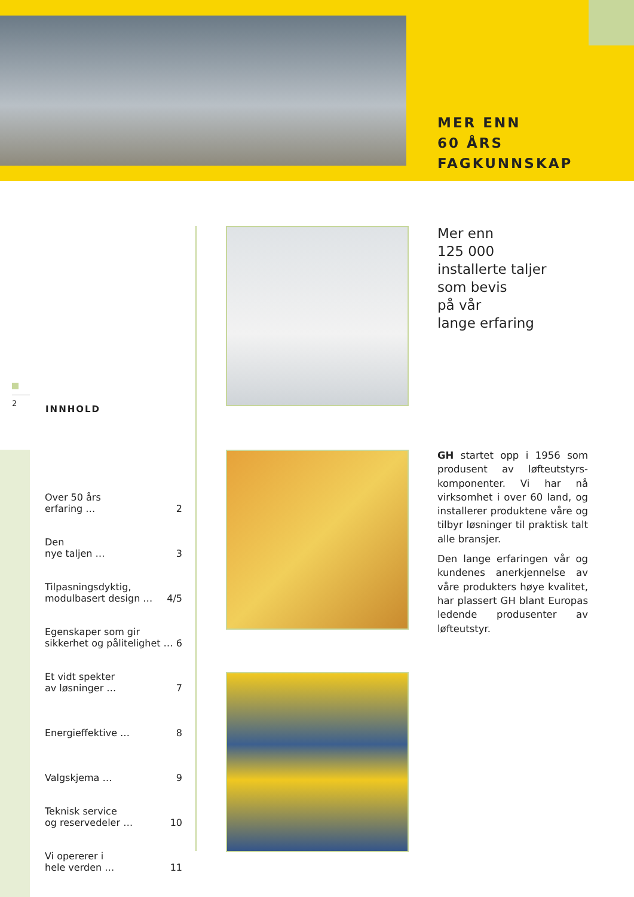MER ENN
60 ÅRS
FAGKUNNSKAP
2
INNHOLD
Over 50 års
erfaring … 2
Den
nye taljen … 3
Tilpasningsdyktig,
modulbasert design … 4/5
Egenskaper som gir
sikkerhet og pålitelighet … 6
Et vidt spekter
av løsninger … 7
Energieffektive … 8
Valgskjema … 9
Teknisk service
og reservedeler … 10
Vi opererer i
hele verden … 11
Mer enn
125 000
installerte taljer
som bevis
på vår
lange erfaring
GH startet opp i 1956 som produsent av løfteutstyrs­komponenter. Vi har nå virksomhet i over 60 land, og installerer produktene våre og tilbyr løsninger til praktisk talt alle bransjer.
Den lange erfaringen vår og kundenes anerkjennelse av våre produkters høye kvalitet, har plassert GH blant Europas ledende produsenter av løfteutstyr.